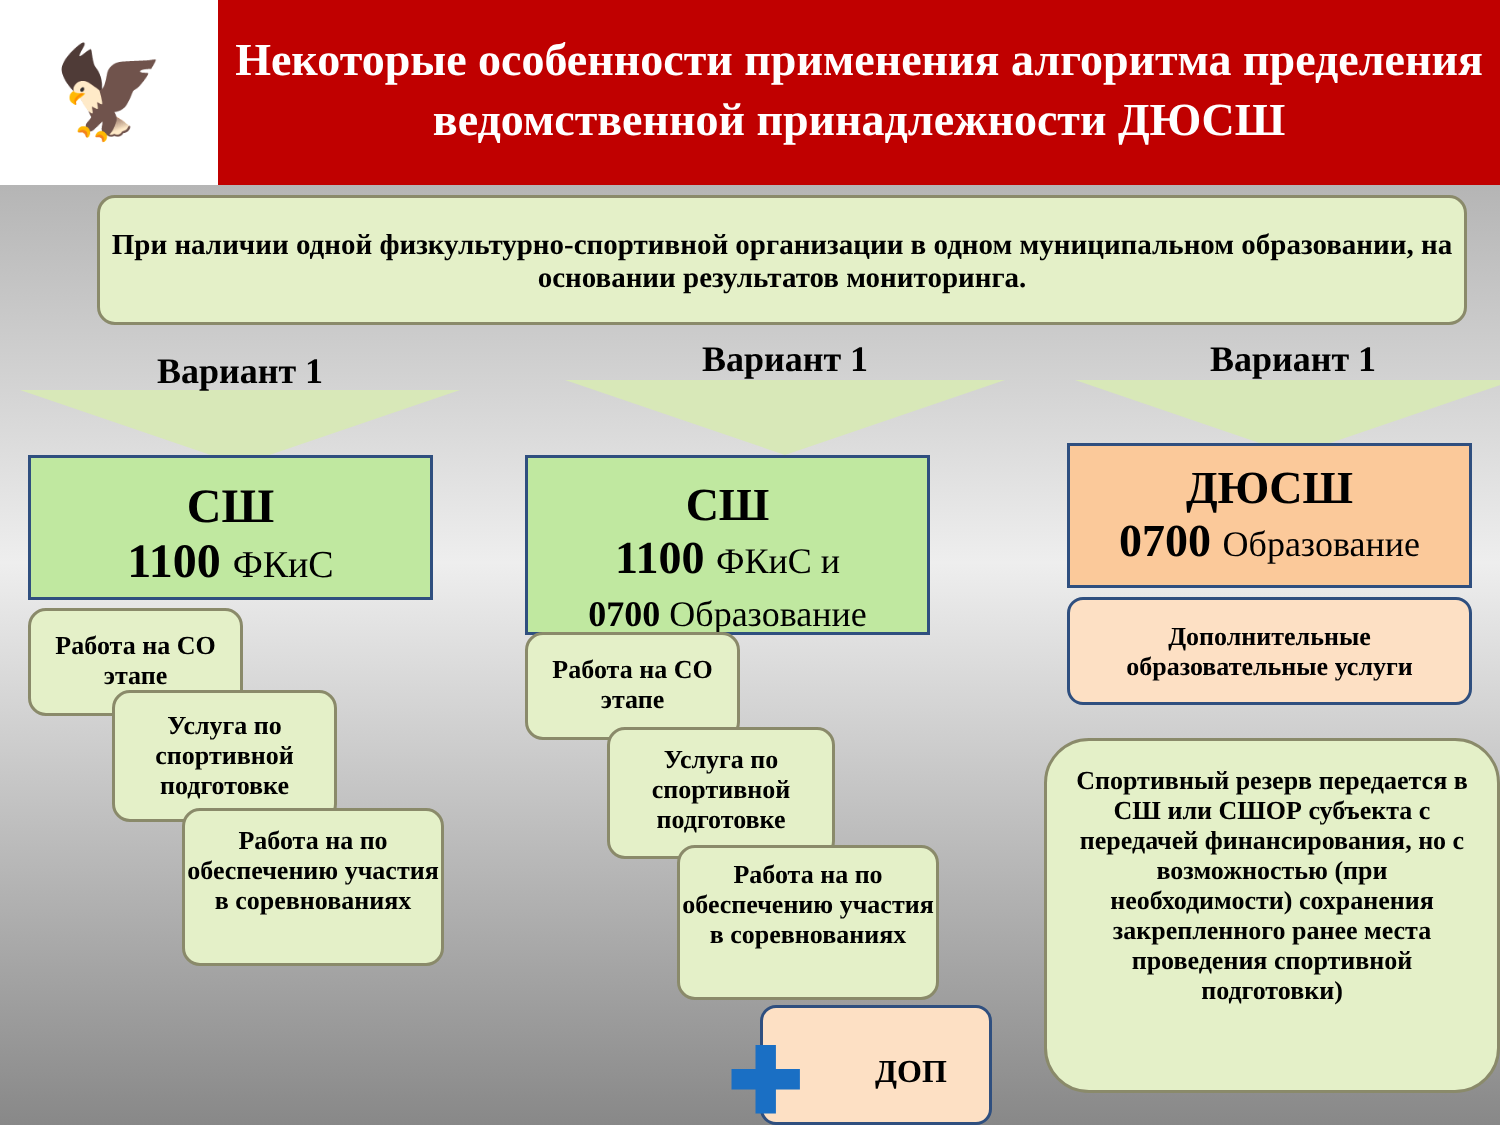🦅
Некоторые особенности применения алгоритма пределения ведомственной принадлежности ДЮСШ
При наличии одной физкультурно-спортивной организации в одном муниципальном образовании, на основании результатов мониторинга.
Вариант 1 Вариант 1 Вариант 1
СШ
1100 ФКиС
Работа на СО этапе
Услуга по спортивной подготовке
Работа на по обеспечению участия в соревнованиях
СШ
1100 ФКиС и
0700 Образование
Работа на СО этапе
Услуга по спортивной подготовке
Работа на по обеспечению участия в соревнованиях
✚ ДОП
ДЮСШ
0700 Образование
Дополнительные образовательные услуги
Спортивный резерв передается в СШ или СШОР субъекта с передачей финансирования, но с возможностью (при необходимости) сохранения закрепленного ранее места проведения спортивной подготовки)